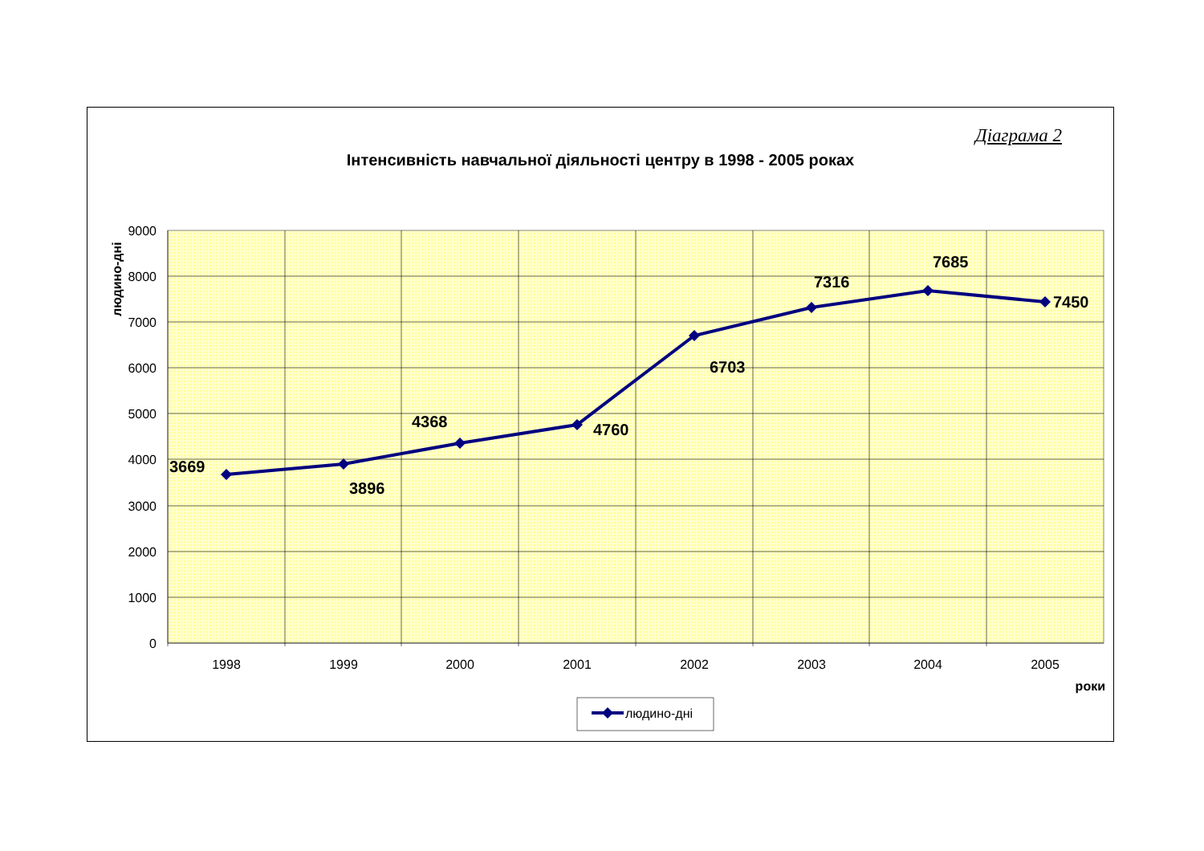Діаграма 2
Інтенсивність навчальної діяльності центру в 1998 - 2005 роках
9000
8000
7000
6000
5000
4000
3000
2000
1000
0
1998
1999
2000
2001
2002
2003
2004
2005
роки
людино-дні
3669
3896
4368
4760
6703
7316
7685
7450
людино-дні